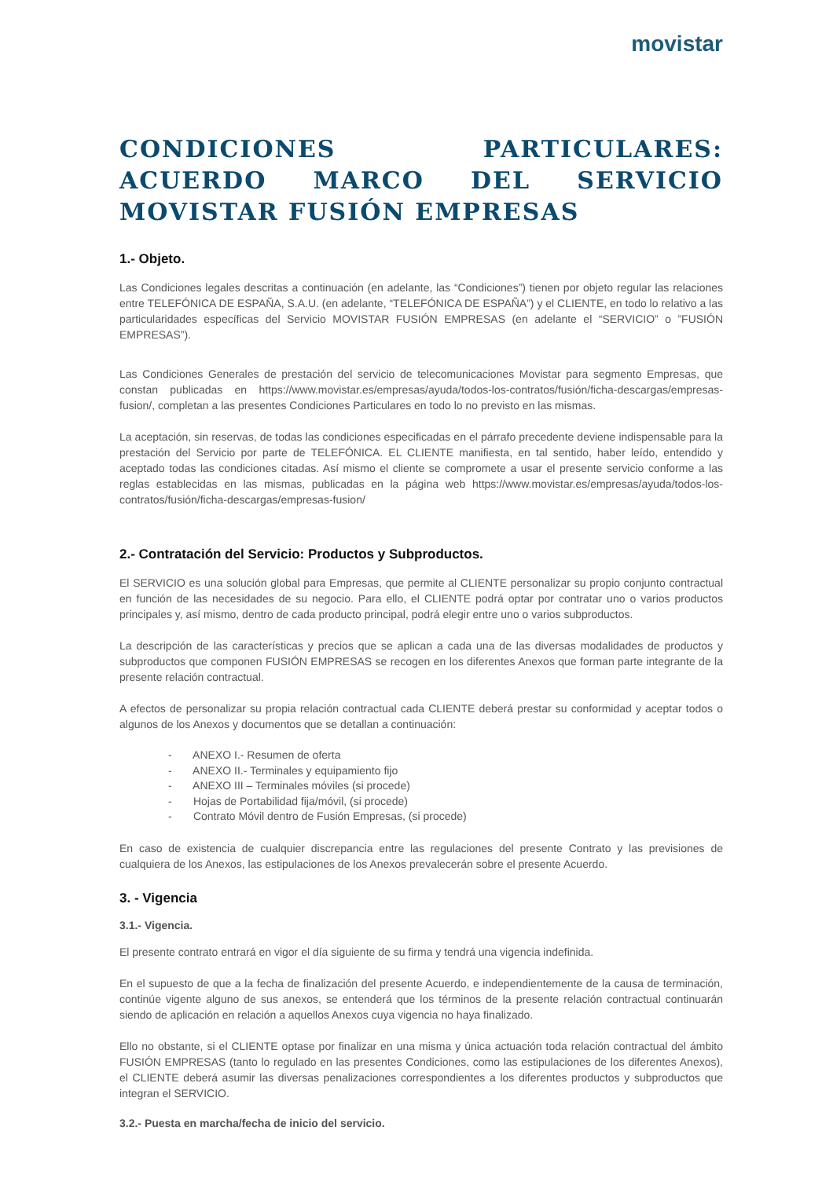movistar
CONDICIONES PARTICULARES: ACUERDO MARCO DEL SERVICIO MOVISTAR FUSIÓN EMPRESAS
1.- Objeto.
Las Condiciones legales descritas a continuación (en adelante, las “Condiciones”) tienen por objeto regular las relaciones entre TELEFÓNICA DE ESPAÑA, S.A.U. (en adelante, “TELEFÓNICA DE ESPAÑA”) y el CLIENTE, en todo lo relativo a las particularidades específicas del Servicio MOVISTAR FUSIÓN EMPRESAS (en adelante el “SERVICIO” o ”FUSIÓN EMPRESAS”).
Las Condiciones Generales de prestación del servicio de telecomunicaciones Movistar para segmento Empresas, que constan publicadas en https://www.movistar.es/empresas/ayuda/todos-los-contratos/fusión/ficha-descargas/empresas-fusion/, completan a las presentes Condiciones Particulares en todo lo no previsto en las mismas.
La aceptación, sin reservas, de todas las condiciones especificadas en el párrafo precedente deviene indispensable para la prestación del Servicio por parte de TELEFÓNICA. EL CLIENTE manifiesta, en tal sentido, haber leído, entendido y aceptado todas las condiciones citadas. Así mismo el cliente se compromete a usar el presente servicio conforme a las reglas establecidas en las mismas, publicadas en la página web https://www.movistar.es/empresas/ayuda/todos-los-contratos/fusión/ficha-descargas/empresas-fusion/
2.- Contratación del Servicio: Productos y Subproductos.
El SERVICIO es una solución global para Empresas, que permite al CLIENTE personalizar su propio conjunto contractual en función de las necesidades de su negocio. Para ello, el CLIENTE podrá optar por contratar uno o varios productos principales y, así mismo, dentro de cada producto principal, podrá elegir entre uno o varios subproductos.
La descripción de las características y precios que se aplican a cada una de las diversas modalidades de productos y subproductos que componen FUSIÓN EMPRESAS se recogen en los diferentes Anexos que forman parte integrante de la presente relación contractual.
A efectos de personalizar su propia relación contractual cada CLIENTE deberá prestar su conformidad y aceptar todos o algunos de los Anexos y documentos que se detallan a continuación:
- ANEXO I.- Resumen de oferta
- ANEXO II.- Terminales y equipamiento fijo
- ANEXO III – Terminales móviles (si procede)
- Hojas de Portabilidad fija/móvil, (si procede)
- Contrato Móvil dentro de Fusión Empresas, (si procede)
En caso de existencia de cualquier discrepancia entre las regulaciones del presente Contrato y las previsiones de cualquiera de los Anexos, las estipulaciones de los Anexos prevalecerán sobre el presente Acuerdo.
3. - Vigencia
3.1.- Vigencia.
El presente contrato entrará en vigor el día siguiente de su firma y tendrá una vigencia indefinida.
En el supuesto de que a la fecha de finalización del presente Acuerdo, e independientemente de la causa de terminación, continúe vigente alguno de sus anexos, se entenderá que los términos de la presente relación contractual continuarán siendo de aplicación en relación a aquellos Anexos cuya vigencia no haya finalizado.
Ello no obstante, si el CLIENTE optase por finalizar en una misma y única actuación toda relación contractual del ámbito FUSIÓN EMPRESAS (tanto lo regulado en las presentes Condiciones, como las estipulaciones de los diferentes Anexos), el CLIENTE deberá asumir las diversas penalizaciones correspondientes a los diferentes productos y subproductos que integran el SERVICIO.
3.2.- Puesta en marcha/fecha de inicio del servicio.